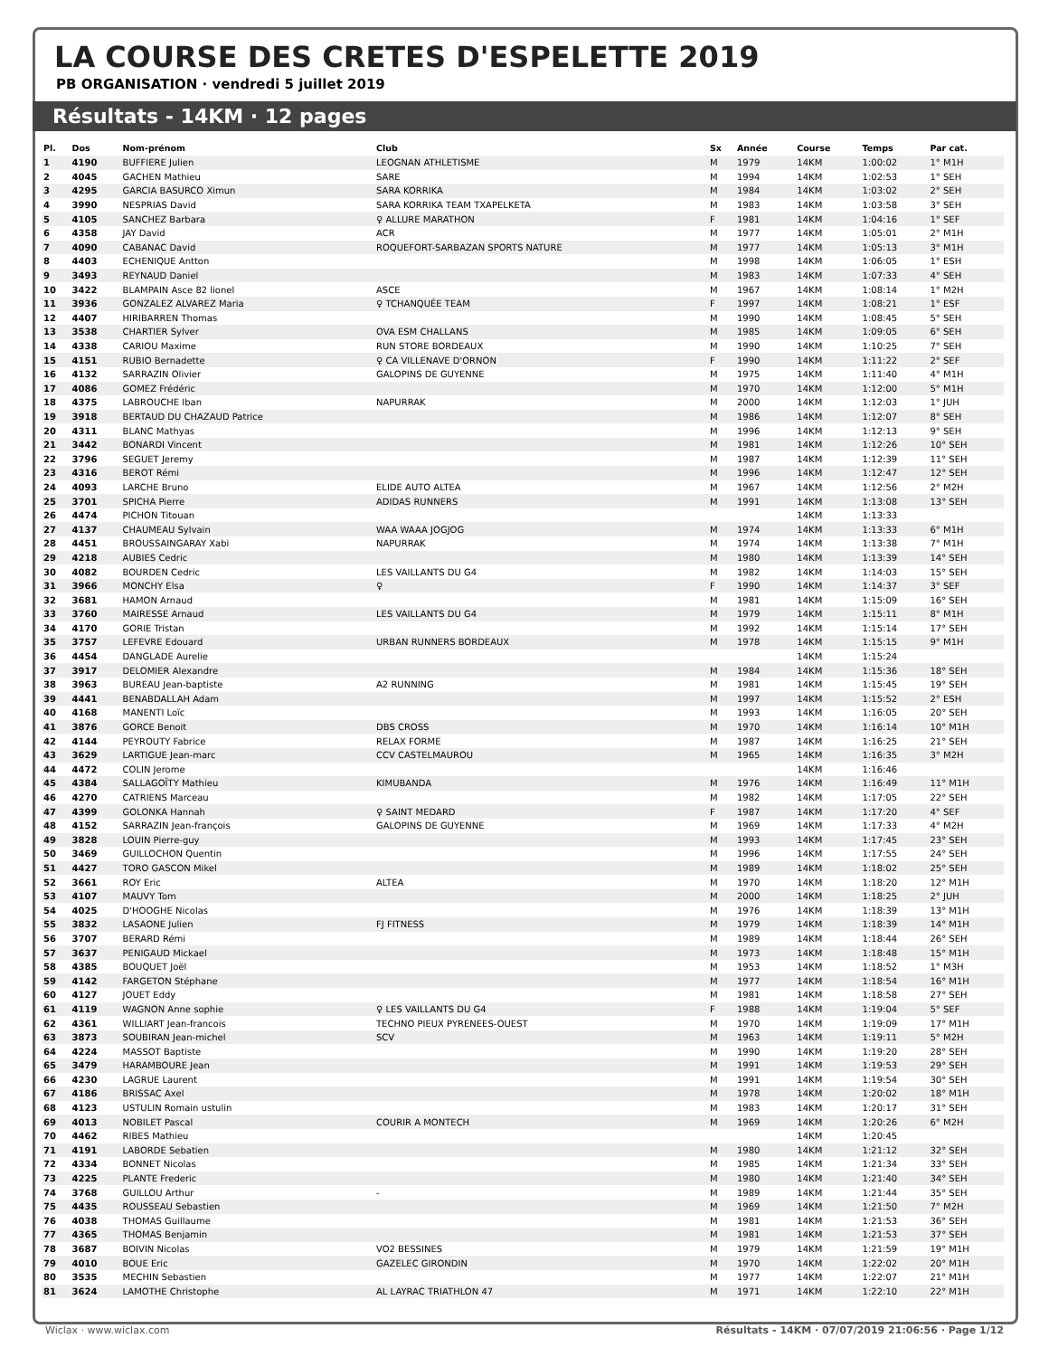LA COURSE DES CRETES D'ESPELETTE 2019
PB ORGANISATION · vendredi 5 juillet 2019
Résultats - 14KM · 12 pages
| Pl. | Dos | Nom-prénom | Club | Sx | Année | Course | Temps | Par cat. |
| --- | --- | --- | --- | --- | --- | --- | --- | --- |
| 1 | 4190 | BUFFIERE Julien | LEOGNAN ATHLETISME | M | 1979 | 14KM | 1:00:02 | 1° M1H |
| 2 | 4045 | GACHEN Mathieu | SARE | M | 1994 | 14KM | 1:02:53 | 1° SEH |
| 3 | 4295 | GARCIA BASURCO Ximun | SARA KORRIKA | M | 1984 | 14KM | 1:03:02 | 2° SEH |
| 4 | 3990 | NESPRIAS David | SARA KORRIKA TEAM TXAPELKETA | M | 1983 | 14KM | 1:03:58 | 3° SEH |
| 5 | 4105 | SANCHEZ Barbara | ♀ ALLURE MARATHON | F | 1981 | 14KM | 1:04:16 | 1° SEF |
| 6 | 4358 | JAY David | ACR | M | 1977 | 14KM | 1:05:01 | 2° M1H |
| 7 | 4090 | CABANAC David | ROQUEFORT-SARBAZAN SPORTS NATURE | M | 1977 | 14KM | 1:05:13 | 3° M1H |
| 8 | 4403 | ECHENIQUE Antton | | M | 1998 | 14KM | 1:06:05 | 1° ESH |
| 9 | 3493 | REYNAUD Daniel | | M | 1983 | 14KM | 1:07:33 | 4° SEH |
| 10 | 3422 | BLAMPAIN Asce 82 lionel | ASCE | M | 1967 | 14KM | 1:08:14 | 1° M2H |
| 11 | 3936 | GONZALEZ ALVAREZ Maria | ♀ TCHANQUÉE TEAM | F | 1997 | 14KM | 1:08:21 | 1° ESF |
| 12 | 4407 | HIRIBARREN Thomas | | M | 1990 | 14KM | 1:08:45 | 5° SEH |
| 13 | 3538 | CHARTIER Sylver | OVA ESM CHALLANS | M | 1985 | 14KM | 1:09:05 | 6° SEH |
| 14 | 4338 | CARIOU Maxime | RUN STORE BORDEAUX | M | 1990 | 14KM | 1:10:25 | 7° SEH |
| 15 | 4151 | RUBIO Bernadette | ♀ CA VILLENAVE D'ORNON | F | 1990 | 14KM | 1:11:22 | 2° SEF |
| 16 | 4132 | SARRAZIN Olivier | GALOPINS DE GUYENNE | M | 1975 | 14KM | 1:11:40 | 4° M1H |
| 17 | 4086 | GOMEZ Frédéric | | M | 1970 | 14KM | 1:12:00 | 5° M1H |
| 18 | 4375 | LABROUCHE Iban | NAPURRAK | M | 2000 | 14KM | 1:12:03 | 1° JUH |
| 19 | 3918 | BERTAUD DU CHAZAUD Patrice | | M | 1986 | 14KM | 1:12:07 | 8° SEH |
| 20 | 4311 | BLANC Mathyas | | M | 1996 | 14KM | 1:12:13 | 9° SEH |
| 21 | 3442 | BONARDI Vincent | | M | 1981 | 14KM | 1:12:26 | 10° SEH |
| 22 | 3796 | SEGUET Jeremy | | M | 1987 | 14KM | 1:12:39 | 11° SEH |
| 23 | 4316 | BEROT Rémi | | M | 1996 | 14KM | 1:12:47 | 12° SEH |
| 24 | 4093 | LARCHE Bruno | ELIDE AUTO ALTEA | M | 1967 | 14KM | 1:12:56 | 2° M2H |
| 25 | 3701 | SPICHA Pierre | ADIDAS RUNNERS | M | 1991 | 14KM | 1:13:08 | 13° SEH |
| 26 | 4474 | PICHON Titouan | | | | 14KM | 1:13:33 | |
| 27 | 4137 | CHAUMEAU Sylvain | WAA WAAA JOGJOG | M | 1974 | 14KM | 1:13:33 | 6° M1H |
| 28 | 4451 | BROUSSAINGARAY Xabi | NAPURRAK | M | 1974 | 14KM | 1:13:38 | 7° M1H |
| 29 | 4218 | AUBIES Cedric | | M | 1980 | 14KM | 1:13:39 | 14° SEH |
| 30 | 4082 | BOURDEN Cedric | LES VAILLANTS DU G4 | M | 1982 | 14KM | 1:14:03 | 15° SEH |
| 31 | 3966 | MONCHY Elsa | ♀ | F | 1990 | 14KM | 1:14:37 | 3° SEF |
| 32 | 3681 | HAMON Arnaud | | M | 1981 | 14KM | 1:15:09 | 16° SEH |
| 33 | 3760 | MAIRESSE Arnaud | LES VAILLANTS DU G4 | M | 1979 | 14KM | 1:15:11 | 8° M1H |
| 34 | 4170 | GORIE Tristan | | M | 1992 | 14KM | 1:15:14 | 17° SEH |
| 35 | 3757 | LEFEVRE Edouard | URBAN RUNNERS BORDEAUX | M | 1978 | 14KM | 1:15:15 | 9° M1H |
| 36 | 4454 | DANGLADE Aurelie | | | | 14KM | 1:15:24 | |
| 37 | 3917 | DELOMIER Alexandre | | M | 1984 | 14KM | 1:15:36 | 18° SEH |
| 38 | 3963 | BUREAU Jean-baptiste | A2 RUNNING | M | 1981 | 14KM | 1:15:45 | 19° SEH |
| 39 | 4441 | BENABDALLAH Adam | | M | 1997 | 14KM | 1:15:52 | 2° ESH |
| 40 | 4168 | MANENTI Loïc | | M | 1993 | 14KM | 1:16:05 | 20° SEH |
| 41 | 3876 | GORCE Benoit | DBS CROSS | M | 1970 | 14KM | 1:16:14 | 10° M1H |
| 42 | 4144 | PEYROUTY Fabrice | RELAX FORME | M | 1987 | 14KM | 1:16:25 | 21° SEH |
| 43 | 3629 | LARTIGUE Jean-marc | CCV CASTELMAUROU | M | 1965 | 14KM | 1:16:35 | 3° M2H |
| 44 | 4472 | COLIN Jerome | | | | 14KM | 1:16:46 | |
| 45 | 4384 | SALLAGOÏTY Mathieu | KIMUBANDA | M | 1976 | 14KM | 1:16:49 | 11° M1H |
| 46 | 4270 | CATRIENS Marceau | | M | 1982 | 14KM | 1:17:05 | 22° SEH |
| 47 | 4399 | GOLONKA Hannah | ♀ SAINT MEDARD | F | 1987 | 14KM | 1:17:20 | 4° SEF |
| 48 | 4152 | SARRAZIN Jean-françois | GALOPINS DE GUYENNE | M | 1969 | 14KM | 1:17:33 | 4° M2H |
| 49 | 3828 | LOUIN Pierre-guy | | M | 1993 | 14KM | 1:17:45 | 23° SEH |
| 50 | 3469 | GUILLOCHON Quentin | | M | 1996 | 14KM | 1:17:55 | 24° SEH |
| 51 | 4427 | TORO GASCON Mikel | | M | 1989 | 14KM | 1:18:02 | 25° SEH |
| 52 | 3661 | ROY Eric | ALTEA | M | 1970 | 14KM | 1:18:20 | 12° M1H |
| 53 | 4107 | MAUVY Tom | | M | 2000 | 14KM | 1:18:25 | 2° JUH |
| 54 | 4025 | D'HOOGHE Nicolas | | M | 1976 | 14KM | 1:18:39 | 13° M1H |
| 55 | 3832 | LASAONE Julien | FJ FITNESS | M | 1979 | 14KM | 1:18:39 | 14° M1H |
| 56 | 3707 | BERARD Rémi | | M | 1989 | 14KM | 1:18:44 | 26° SEH |
| 57 | 3637 | PENIGAUD Mickael | | M | 1973 | 14KM | 1:18:48 | 15° M1H |
| 58 | 4385 | BOUQUET Joël | | M | 1953 | 14KM | 1:18:52 | 1° M3H |
| 59 | 4142 | FARGETON Stéphane | | M | 1977 | 14KM | 1:18:54 | 16° M1H |
| 60 | 4127 | JOUET Eddy | | M | 1981 | 14KM | 1:18:58 | 27° SEH |
| 61 | 4119 | WAGNON Anne sophie | ♀ LES VAILLANTS DU G4 | F | 1988 | 14KM | 1:19:04 | 5° SEF |
| 62 | 4361 | WILLIART Jean-francois | TECHNO PIEUX PYRENEES-OUEST | M | 1970 | 14KM | 1:19:09 | 17° M1H |
| 63 | 3873 | SOUBIRAN Jean-michel | SCV | M | 1963 | 14KM | 1:19:11 | 5° M2H |
| 64 | 4224 | MASSOT Baptiste | | M | 1990 | 14KM | 1:19:20 | 28° SEH |
| 65 | 3479 | HARAMBOURE Jean | | M | 1991 | 14KM | 1:19:53 | 29° SEH |
| 66 | 4230 | LAGRUE Laurent | | M | 1991 | 14KM | 1:19:54 | 30° SEH |
| 67 | 4186 | BRISSAC Axel | | M | 1978 | 14KM | 1:20:02 | 18° M1H |
| 68 | 4123 | USTULIN Romain ustulin | | M | 1983 | 14KM | 1:20:17 | 31° SEH |
| 69 | 4013 | NOBILET Pascal | COURIR A MONTECH | M | 1969 | 14KM | 1:20:26 | 6° M2H |
| 70 | 4462 | RIBES Mathieu | | | | 14KM | 1:20:45 | |
| 71 | 4191 | LABORDE Sebatien | | M | 1980 | 14KM | 1:21:12 | 32° SEH |
| 72 | 4334 | BONNET Nicolas | | M | 1985 | 14KM | 1:21:34 | 33° SEH |
| 73 | 4225 | PLANTE Frederic | | M | 1980 | 14KM | 1:21:40 | 34° SEH |
| 74 | 3768 | GUILLOU Arthur | - | M | 1989 | 14KM | 1:21:44 | 35° SEH |
| 75 | 4435 | ROUSSEAU Sebastien | | M | 1969 | 14KM | 1:21:50 | 7° M2H |
| 76 | 4038 | THOMAS Guillaume | | M | 1981 | 14KM | 1:21:53 | 36° SEH |
| 77 | 4365 | THOMAS Benjamin | | M | 1981 | 14KM | 1:21:53 | 37° SEH |
| 78 | 3687 | BOIVIN Nicolas | VO2 BESSINES | M | 1979 | 14KM | 1:21:59 | 19° M1H |
| 79 | 4010 | BOUE Eric | GAZELEC GIRONDIN | M | 1970 | 14KM | 1:22:02 | 20° M1H |
| 80 | 3535 | MECHIN Sebastien | | M | 1977 | 14KM | 1:22:07 | 21° M1H |
| 81 | 3624 | LAMOTHE Christophe | AL LAYRAC TRIATHLON 47 | M | 1971 | 14KM | 1:22:10 | 22° M1H |
Wiclax · www.wiclax.com Résultats - 14KM · 07/07/2019 21:06:56 · Page 1/12